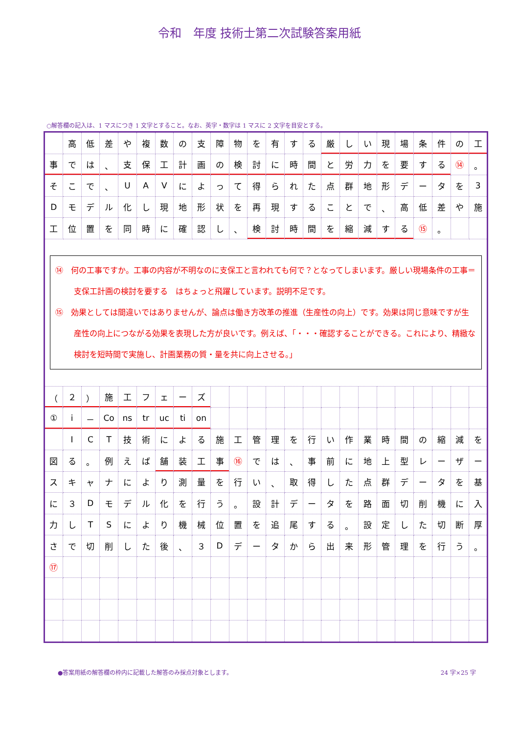令和　年度 技術士第二次試験答案用紙
○解答欄の記入は、1 マスにつき 1 文字とすること。なお、英字・数字は 1 マスに 2 文字を目安とする。
| | 高 | 低 | 差 | や | 複 | 数 | の | 支 | 障 | 物 | を | 有 | す | る | 厳 | し | い | 現 | 場 | 条 | 件 | の | 工 |
| 事 | で | は | 、 | 支 | 保 | 工 | 計 | 画 | の | 検 | 討 | に | 時 | 間 | と | 労 | 力 | を | 要 | す | る | ⑭ | 。 |
| そ | こ | で | 、 | U | A | V | に | よ | っ | て | 得 | ら | れ | た | 点 | 群 | 地 | 形 | デ | ー | タ | を | 3 |
| D | モ | デ | ル | 化 | し | 現 | 地 | 形 | 状 | を | 再 | 現 | す | る | こ | と | で | 、 | 高 | 低 | 差 | や | 施 |
| 工 | 位 | 置 | を | 同 | 時 | に | 確 | 認 | し | 、 | 検 | 討 | 時 | 間 | を | 縮 | 減 | す | る | ⑮ | 。 | | |
| ⑭ 何の工事ですか。工事の内容が不明なのに支保工と言われても何で？となってしまいます。厳しい現場条件の工事＝支保工計画の検討を要する はちょっと飛躍しています。説明不足です。 ⑮ 効果としては間違いではありませんが、論点は働き方改革の推進（生産性の向上）です。効果は同じ意味ですが生産性の向上につながる効果を表現した方が良いです。例えば、「・・・確認することができる。これにより、精緻な検討を短時間で実施し、計画業務の質・量を共に向上させる。」 | | | | | | | | | | | | | | | | | | | | | | | |
| （ | ２ | ） | 施 | 工 | フ | ェ | ー | ズ | | | | | | | | | | | | | | | |
| ① | i | － | Co | ns | tr | uc | ti | on | | | | | | | | | | | | | | | |
| | I | C | T | 技 | 術 | に | よ | る | 施 | 工 | 管 | 理 | を | 行 | い | 作 | 業 | 時 | 間 | の | 縮 | 減 | を |
| 図 | る | 。 | 例 | え | ば | 舗 | 装 | 工 | 事 | ⑯ | で | は | 、 | 事 | 前 | に | 地 | 上 | 型 | レ | ー | ザ | ー |
| ス | キ | ャ | ナ | に | よ | り | 測 | 量 | を | 行 | い | 、 | 取 | 得 | し | た | 点 | 群 | デ | ー | タ | を | 基 |
| に | ３ | D | モ | デ | ル | 化 | を | 行 | う | 。 | 設 | 計 | デ | ー | タ | を | 路 | 面 | 切 | 削 | 機 | に | 入 |
| 力 | し | T | S | に | よ | り | 機 | 械 | 位 | 置 | を | 追 | 尾 | す | る | 。 | 設 | 定 | し | た | 切 | 断 | 厚 |
| さ | で | 切 | 削 | し | た | 後 | 、 | ３ | D | デ | ー | タ | か | ら | 出 | 来 | 形 | 管 | 理 | を | 行 | う | 。 |
| ⑰ | | | | | | | | | | | | | | | | | | | | | | | |
●答案用紙の解答欄の枠内に記載した解答のみ採点対象とします。 24 字×25 字